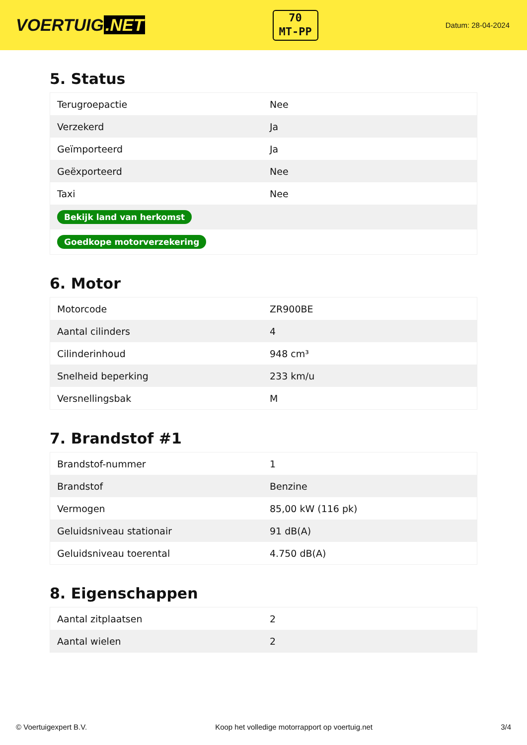VOERTUIG.NET
70
MT-PP
Datum: 28-04-2024
5. Status
| Terugroepactie | Nee |
| Verzekerd | Ja |
| Geïmporteerd | Ja |
| Geëxporteerd | Nee |
| Taxi | Nee |
| Bekijk land van herkomst | |
| Goedkope motorverzekering | |
6. Motor
| Motorcode | ZR900BE |
| Aantal cilinders | 4 |
| Cilinderinhoud | 948 cm³ |
| Snelheid beperking | 233 km/u |
| Versnellingsbak | M |
7. Brandstof #1
| Brandstof-nummer | 1 |
| Brandstof | Benzine |
| Vermogen | 85,00 kW (116 pk) |
| Geluidsniveau stationair | 91 dB(A) |
| Geluidsniveau toerental | 4.750 dB(A) |
8. Eigenschappen
| Aantal zitplaatsen | 2 |
| Aantal wielen | 2 |
© Voertuigexpert B.V. Koop het volledige motorrapport op voertuig.net 3/4